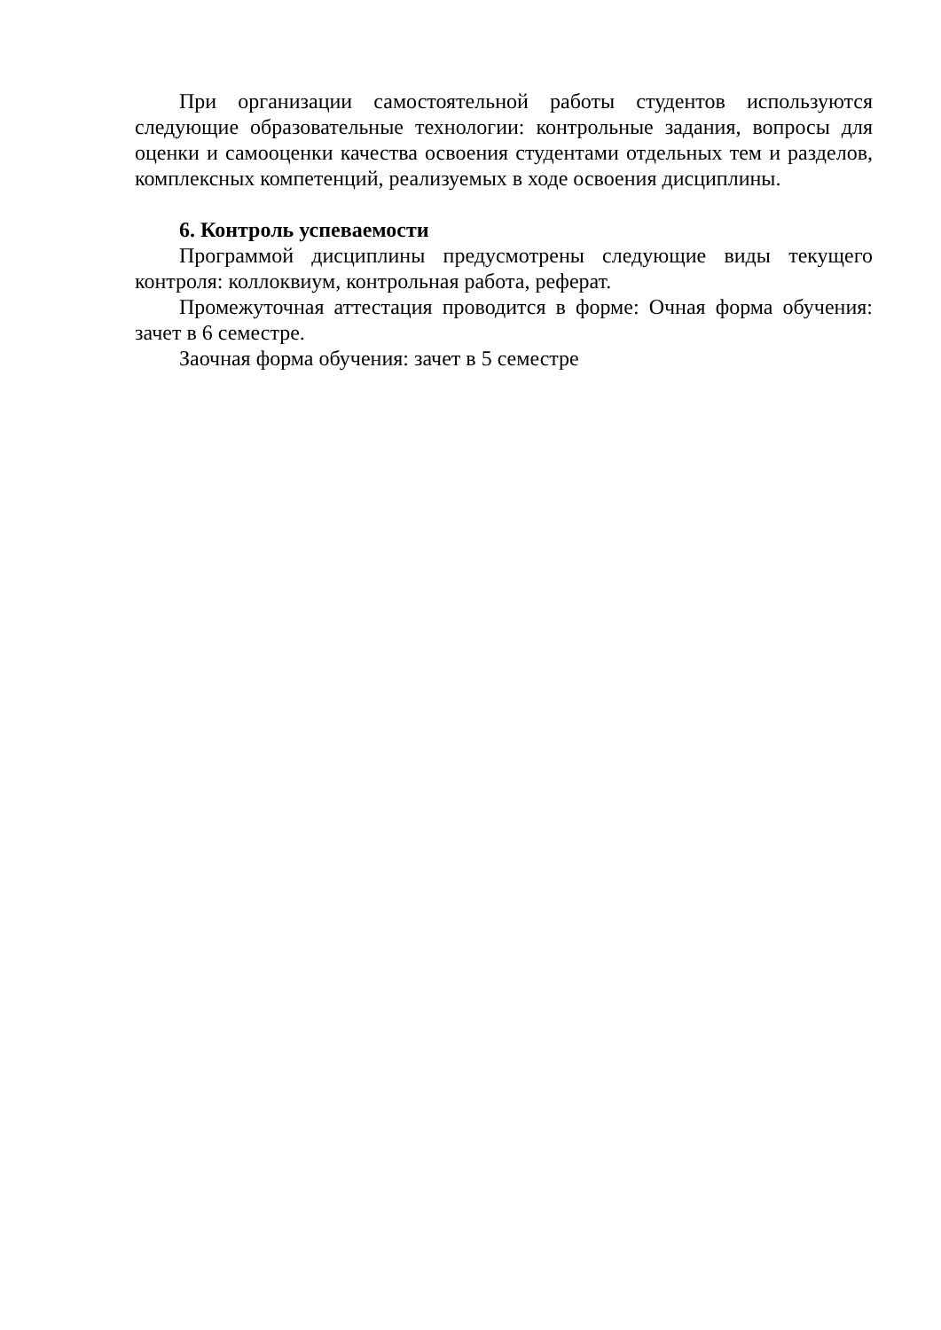При организации самостоятельной работы студентов используются следующие образовательные технологии: контрольные задания, вопросы для оценки и самооценки качества освоения студентами отдельных тем и разделов, комплексных компетенций, реализуемых в ходе освоения дисциплины.
6. Контроль успеваемости
Программой дисциплины предусмотрены следующие виды текущего контроля: коллоквиум, контрольная работа, реферат.
Промежуточная аттестация проводится в форме: Очная форма обучения: зачет в 6 семестре.
Заочная форма обучения: зачет в 5 семестре